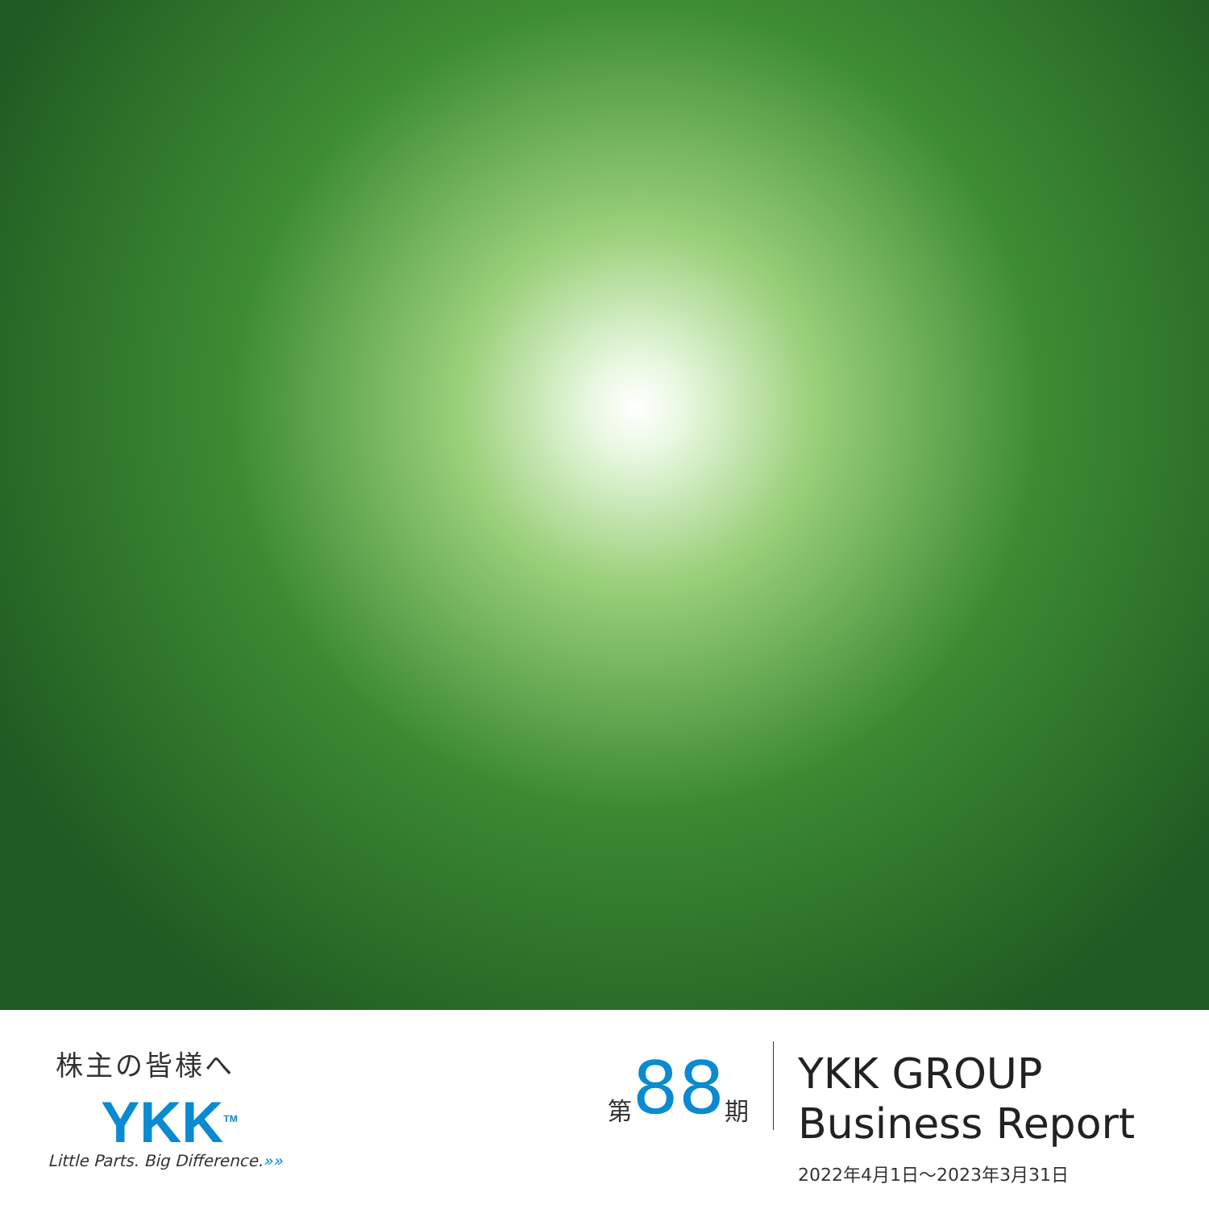株主の皆様へ
YKK<sup>TM</sup>
Little Parts. Big Difference.»»
第 88 期
YKK GROUP
Business Report
2022年4月1日～2023年3月31日